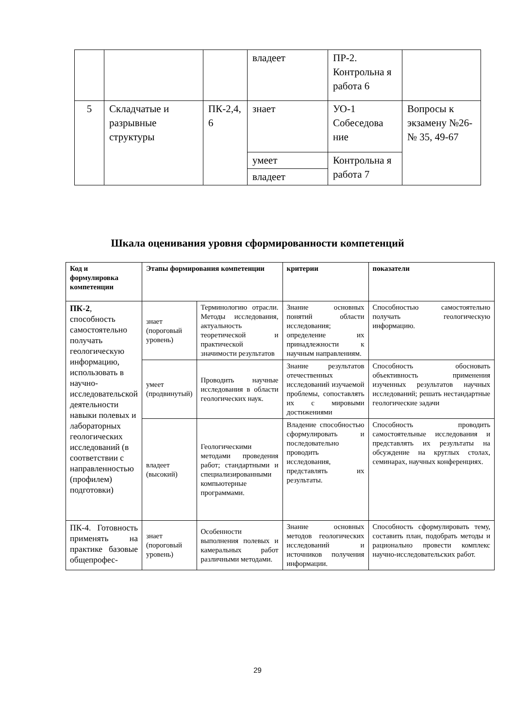| | | | владеет | ПР-2. Контрольна я работа 6 | |
| 5 | Складчатые и разрывные структуры | ПК-2,4, 6 | знает | УО-1 Собеседова ние | Вопросы к экзамену №26-№ 35, 49-67 |
| | | | умеет | Контрольна я работа 7 | |
| | | | владеет | | |
Шкала оценивания уровня сформированности компетенций
| Код и формулировка компетенции | Этапы формирования компетенции | | критерии | показатели |
| --- | --- | --- | --- | --- |
| ПК-2 , способность самостоятельно получать геологическую информацию, использовать в научно-исследовательской деятельности навыки полевых и лабораторных геологических исследований (в соответствии с направленностью (профилем) подготовки) | знает (пороговый уровень) | Терминологию отрасли. Методы исследования, актуальность теоретической и практической значимости результатов | Знание основных понятий области исследования; определение их принадлежности к научным направлениям. | Способностью самостоятельно получать геологическую информацию. |
| | умеет (продвинутый) | Проводить научные исследования в области геологических наук. | Знание результатов отечественных исследований изучаемой проблемы, сопоставлять их с мировыми достижениями | Способность обосновать объективность применения изученных результатов научных исследований; решать нестандартные геологические задачи |
| | владеет (высокий) | Геологическими методами проведения работ; стандартными и специализированными компьютерные программами. | Владение способностью сформулировать и последовательно проводить исследования, представлять их результаты. | Способность проводить самостоятельные исследования и представлять их результаты на обсуждение на круглых столах, семинарах, научных конференциях. |
| ПК-4. Готовность применять на практике базовые общепрофес- | знает (пороговый уровень) | Особенности выполнения полевых и камеральных работ различными методами. | Знание основных методов геологических исследований и источников получения информации. | Способность сформулировать тему, составить план, подобрать методы и рационально провести комплекс научно-исследовательских работ. |
29